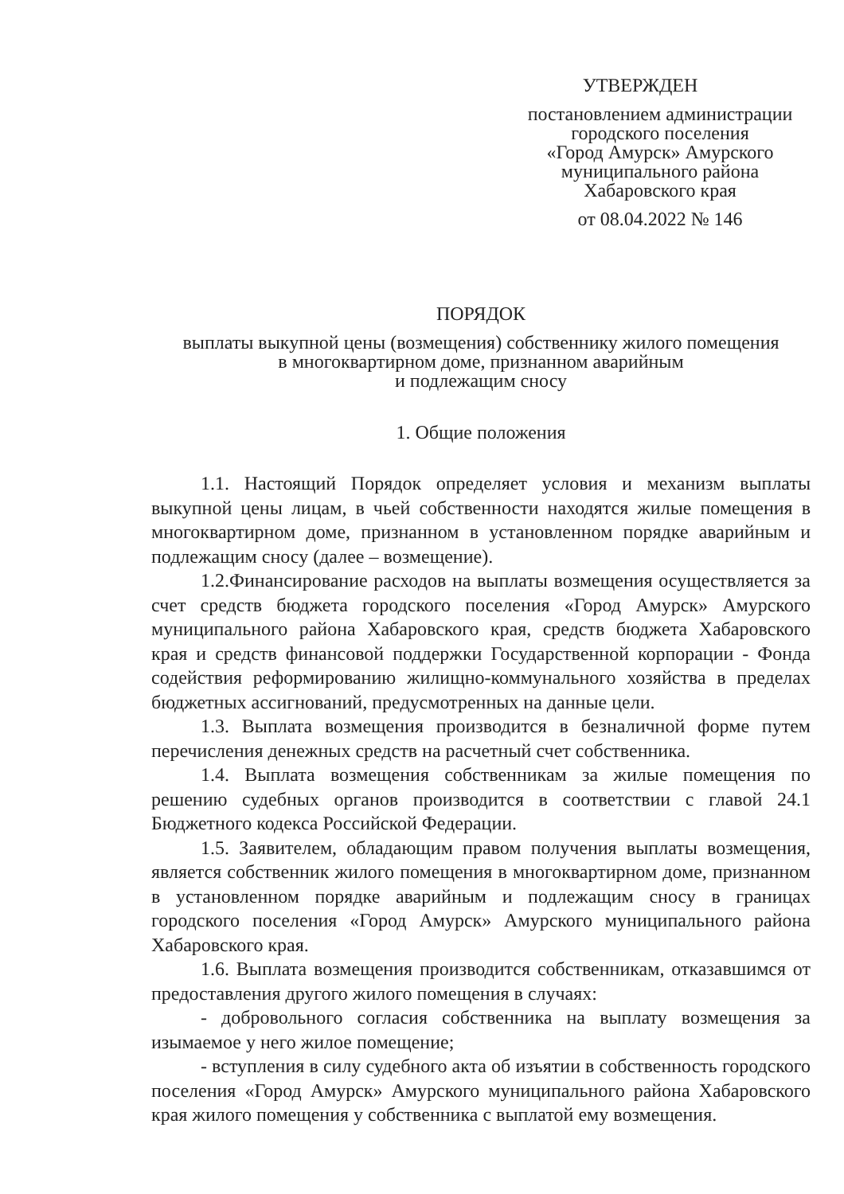УТВЕРЖДЕН
постановлением администрации
городского поселения
«Город Амурск» Амурского
муниципального района
Хабаровского края
от 08.04.2022 № 146
ПОРЯДОК
выплаты выкупной цены (возмещения) собственнику жилого помещения
в многоквартирном доме, признанном аварийным
и подлежащим сносу
1. Общие положения
1.1. Настоящий Порядок определяет условия и механизм выплаты выкупной цены лицам, в чьей собственности находятся жилые помещения в многоквартирном доме, признанном в установленном порядке аварийным и подлежащим сносу (далее – возмещение).
1.2.Финансирование расходов на выплаты возмещения осуществляется за счет средств бюджета городского поселения «Город Амурск» Амурского муниципального района Хабаровского края, средств бюджета Хабаровского края и средств финансовой поддержки Государственной корпорации - Фонда содействия реформированию жилищно-коммунального хозяйства в пределах бюджетных ассигнований, предусмотренных на данные цели.
1.3. Выплата возмещения производится в безналичной форме путем перечисления денежных средств на расчетный счет собственника.
1.4. Выплата возмещения собственникам за жилые помещения по решению судебных органов производится в соответствии с главой 24.1 Бюджетного кодекса Российской Федерации.
1.5. Заявителем, обладающим правом получения выплаты возмещения, является собственник жилого помещения в многоквартирном доме, признанном в установленном порядке аварийным и подлежащим сносу в границах городского поселения «Город Амурск» Амурского муниципального района Хабаровского края.
1.6. Выплата возмещения производится собственникам, отказавшимся от предоставления другого жилого помещения в случаях:
- добровольного согласия собственника на выплату возмещения за изымаемое у него жилое помещение;
- вступления в силу судебного акта об изъятии в собственность городского поселения «Город Амурск» Амурского муниципального района Хабаровского края жилого помещения у собственника с выплатой ему возмещения.